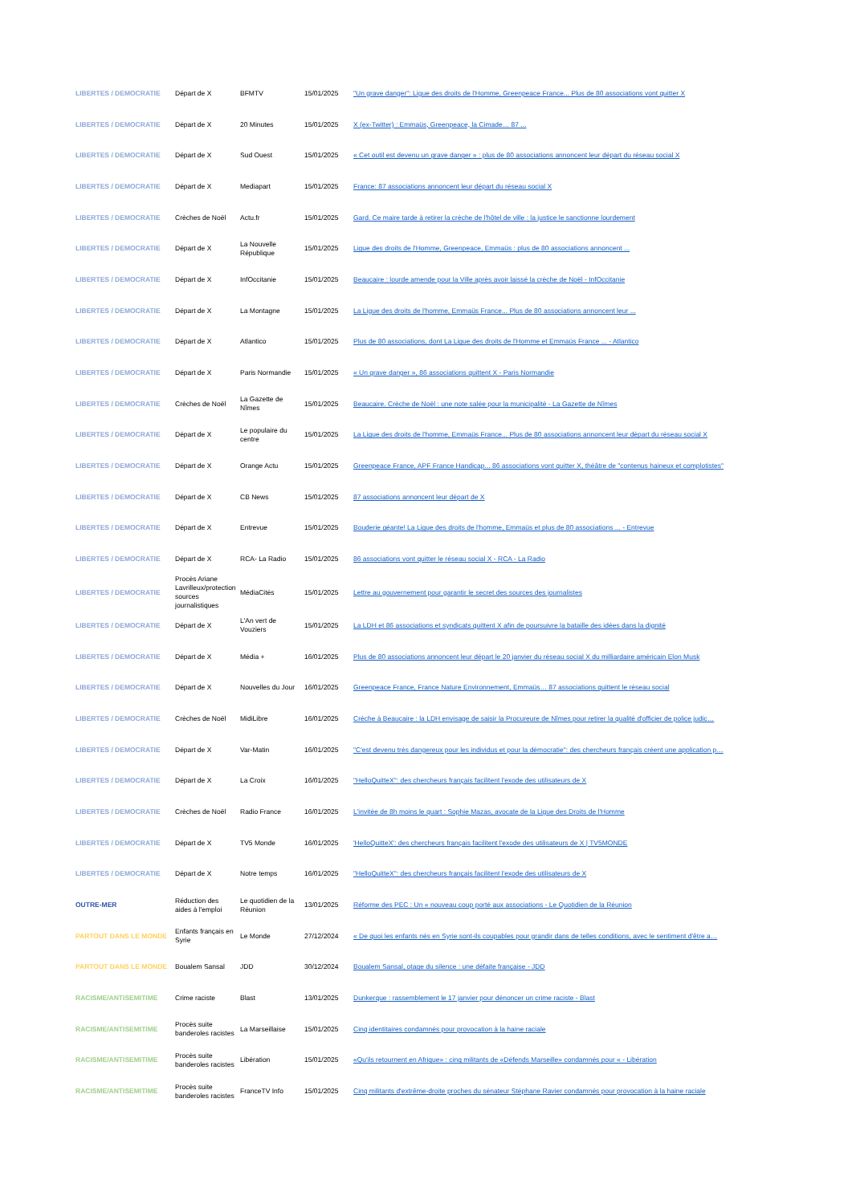| LIBERTES / DEMOCRATIE | Départ de X | BFMTV | 15/01/2025 | "Un grave danger": Ligue des droits de l'Homme, Greenpeace France... Plus de 80 associations vont quitter X |
| LIBERTES / DEMOCRATIE | Départ de X | 20 Minutes | 15/01/2025 | X (ex-Twitter) : Emmaüs, Greenpeace, la Cimade… 87 ... |
| LIBERTES / DEMOCRATIE | Départ de X | Sud Ouest | 15/01/2025 | « Cet outil est devenu un grave danger » : plus de 80 associations annoncent leur départ du réseau social X |
| LIBERTES / DEMOCRATIE | Départ de X | Mediapart | 15/01/2025 | France: 87 associations annoncent leur départ du réseau social X |
| LIBERTES / DEMOCRATIE | Crèches de Noël | Actu.fr | 15/01/2025 | Gard. Ce maire tarde à retirer la crèche de l'hôtel de ville : la justice le sanctionne lourdement |
| LIBERTES / DEMOCRATIE | Départ de X | La Nouvelle République | 15/01/2025 | Ligue des droits de l'Homme, Greenpeace, Emmaüs : plus de 80 associations annoncent ... |
| LIBERTES / DEMOCRATIE | Départ de X | InfOccitanie | 15/01/2025 | Beaucaire : lourde amende pour la Ville après avoir laissé la crèche de Noël - InfOccitanie |
| LIBERTES / DEMOCRATIE | Départ de X | La Montagne | 15/01/2025 | La Ligue des droits de l'homme, Emmaüs France... Plus de 80 associations annoncent leur ... |
| LIBERTES / DEMOCRATIE | Départ de X | Atlantico | 15/01/2025 | Plus de 80 associations, dont La Ligue des droits de l'Homme et Emmaüs France ... - Atlantico |
| LIBERTES / DEMOCRATIE | Départ de X | Paris Normandie | 15/01/2025 | « Un grave danger », 86 associations quittent X - Paris Normandie |
| LIBERTES / DEMOCRATIE | Crèches de Noël | La Gazette de Nîmes | 15/01/2025 | Beaucaire. Crèche de Noël : une note salée pour la municipalité - La Gazette de Nîmes |
| LIBERTES / DEMOCRATIE | Départ de X | Le populaire du centre | 15/01/2025 | La Ligue des droits de l'homme, Emmaüs France... Plus de 80 associations annoncent leur départ du réseau social X |
| LIBERTES / DEMOCRATIE | Départ de X | Orange Actu | 15/01/2025 | Greenpeace France, APF France Handicap... 86 associations vont quitter X, théâtre de "contenus haineux et complotistes" |
| LIBERTES / DEMOCRATIE | Départ de X | CB News | 15/01/2025 | 87 associations annoncent leur départ de X |
| LIBERTES / DEMOCRATIE | Départ de X | Entrevue | 15/01/2025 | Bouderie géante! La Ligue des droits de l'homme, Emmaüs et plus de 80 associations ... - Entrevue |
| LIBERTES / DEMOCRATIE | Départ de X | RCA- La Radio | 15/01/2025 | 86 associations vont quitter le réseau social X - RCA - La Radio |
| LIBERTES / DEMOCRATIE | Procès Ariane Lavrilleux/protection sources journalistiques | MédiaCités | 15/01/2025 | Lettre au gouvernement pour garantir le secret des sources des journalistes |
| LIBERTES / DEMOCRATIE | Départ de X | L'An vert de Vouziers | 15/01/2025 | La LDH et 86 associations et syndicats quittent X afin de poursuivre la bataille des idées dans la dignité |
| LIBERTES / DEMOCRATIE | Départ de X | Média + | 16/01/2025 | Plus de 80 associations annoncent leur départ le 20 janvier du réseau social X du milliardaire américain Elon Musk |
| LIBERTES / DEMOCRATIE | Départ de X | Nouvelles du Jour | 16/01/2025 | Greenpeace France, France Nature Environnement, Emmaüs… 87 associations quittent le réseau social |
| LIBERTES / DEMOCRATIE | Crèches de Noël | MidiLibre | 16/01/2025 | Crèche à Beaucaire : la LDH envisage de saisir la Procureure de Nîmes pour retirer la qualité d'officier de police judic… |
| LIBERTES / DEMOCRATIE | Départ de X | Var-Matin | 16/01/2025 | "C'est devenu très dangereux pour les individus et pour la démocratie": des chercheurs français créent une application p… |
| LIBERTES / DEMOCRATIE | Départ de X | La Croix | 16/01/2025 | "HelloQuitteX": des chercheurs français facilitent l'exode des utilisateurs de X |
| LIBERTES / DEMOCRATIE | Crèches de Noël | Radio France | 16/01/2025 | L'invitée de 8h moins le quart : Sophie Mazas, avocate de la Ligue des Droits de l'Homme |
| LIBERTES / DEMOCRATIE | Départ de X | TV5 Monde | 16/01/2025 | 'HelloQuitteX': des chercheurs français facilitent l'exode des utilisateurs de X / TV5MONDE |
| LIBERTES / DEMOCRATIE | Départ de X | Notre temps | 16/01/2025 | "HelloQuitteX": des chercheurs français facilitent l'exode des utilisateurs de X |
| OUTRE-MER | Réduction des aides à l'emploi | Le quotidien de la Réunion | 13/01/2025 | Réforme des PEC : Un « nouveau coup porté aux associations - Le Quotidien de la Réunion |
| PARTOUT DANS LE MONDE | Enfants français en Syrie | Le Monde | 27/12/2024 | « De quoi les enfants nés en Syrie sont-ils coupables pour grandir dans de telles conditions, avec le sentiment d'être a… |
| PARTOUT DANS LE MONDE | Boualem Sansal | JDD | 30/12/2024 | Boualem Sansal, otage du silence : une défaite française - JDD |
| RACISME/ANTISEMITIME | Crime raciste | Blast | 13/01/2025 | Dunkerque : rassemblement le 17 janvier pour dénoncer un crime raciste - Blast |
| RACISME/ANTISEMITIME | Procès suite banderoles racistes | La Marseillaise | 15/01/2025 | Cinq identitaires condamnés pour provocation à la haine raciale |
| RACISME/ANTISEMITIME | Procès suite banderoles racistes | Libération | 15/01/2025 | «Qu'ils retournent en Afrique» : cinq militants de «Défends Marseille» condamnés pour « - Libération |
| RACISME/ANTISEMITIME | Procès suite banderoles racistes | FranceTV Info | 15/01/2025 | Cinq militants d'extrême-droite proches du sénateur Stéphane Ravier condamnés pour provocation à la haine raciale |